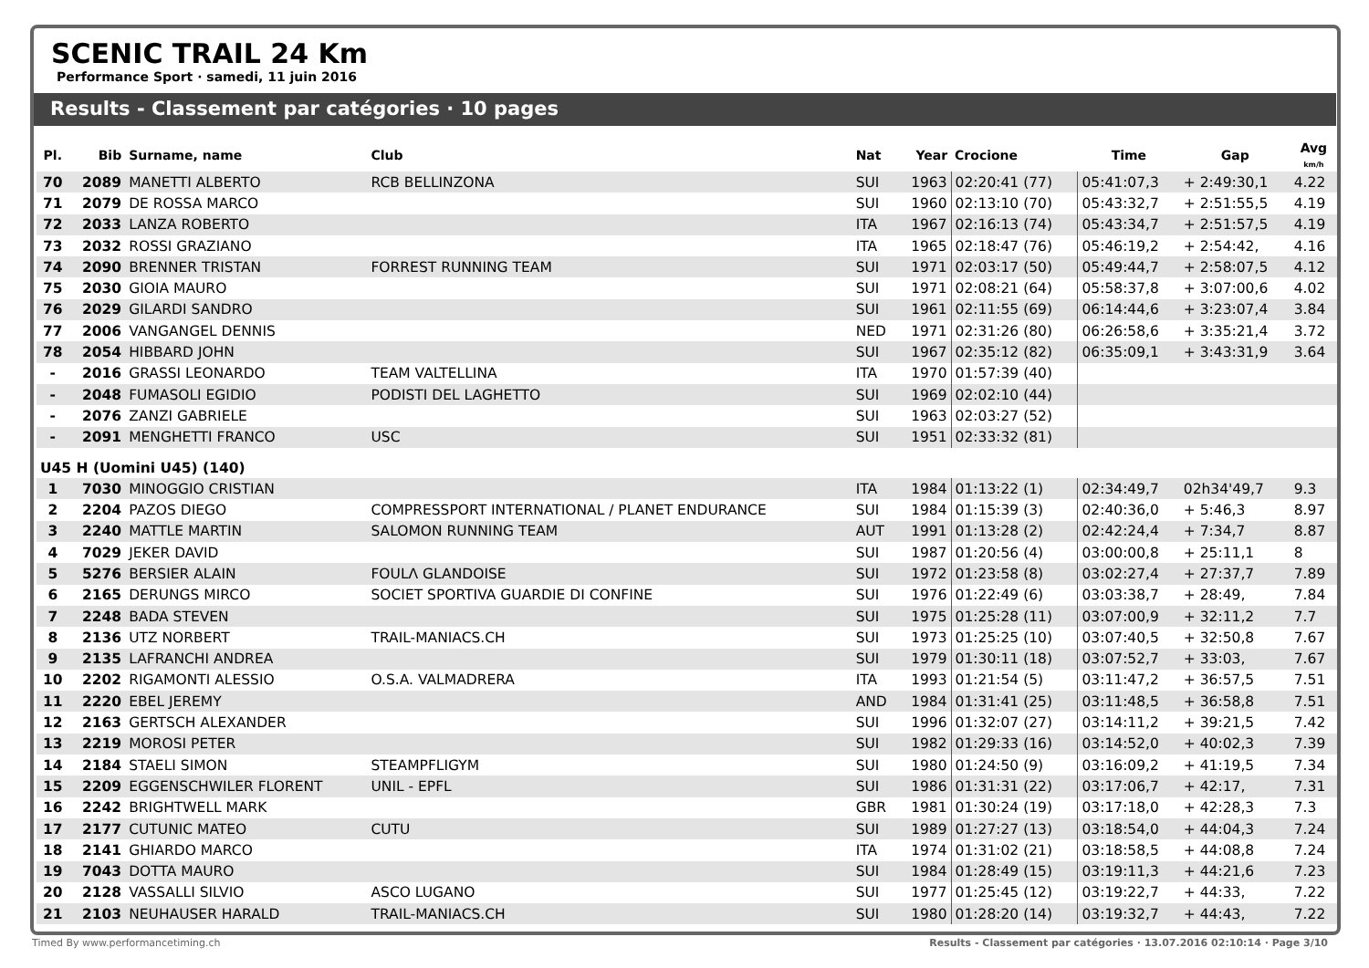SCENIC TRAIL 24 Km
Performance Sport · samedi, 11 juin 2016
Results - Classement par catégories · 10 pages
| Pl. | Bib | Surname, name | Club | Nat | Year | Crocione | Time | Gap | Avg km/h |
| --- | --- | --- | --- | --- | --- | --- | --- | --- | --- |
| 70 | 2089 | MANETTI ALBERTO | RCB BELLINZONA | SUI | 1963 | 02:20:41 (77) | 05:41:07,3 | + 2:49:30,1 | 4.22 |
| 71 | 2079 | DE ROSSA MARCO | | SUI | 1960 | 02:13:10 (70) | 05:43:32,7 | + 2:51:55,5 | 4.19 |
| 72 | 2033 | LANZA ROBERTO | | ITA | 1967 | 02:16:13 (74) | 05:43:34,7 | + 2:51:57,5 | 4.19 |
| 73 | 2032 | ROSSI GRAZIANO | | ITA | 1965 | 02:18:47 (76) | 05:46:19,2 | + 2:54:42, | 4.16 |
| 74 | 2090 | BRENNER TRISTAN | FORREST RUNNING TEAM | SUI | 1971 | 02:03:17 (50) | 05:49:44,7 | + 2:58:07,5 | 4.12 |
| 75 | 2030 | GIOIA MAURO | | SUI | 1971 | 02:08:21 (64) | 05:58:37,8 | + 3:07:00,6 | 4.02 |
| 76 | 2029 | GILARDI SANDRO | | SUI | 1961 | 02:11:55 (69) | 06:14:44,6 | + 3:23:07,4 | 3.84 |
| 77 | 2006 | VANGANGEL DENNIS | | NED | 1971 | 02:31:26 (80) | 06:26:58,6 | + 3:35:21,4 | 3.72 |
| 78 | 2054 | HIBBARD JOHN | | SUI | 1967 | 02:35:12 (82) | 06:35:09,1 | + 3:43:31,9 | 3.64 |
| - | 2016 | GRASSI LEONARDO | TEAM VALTELLINA | ITA | 1970 | 01:57:39 (40) | | | |
| - | 2048 | FUMASOLI EGIDIO | PODISTI DEL LAGHETTO | SUI | 1969 | 02:02:10 (44) | | | |
| - | 2076 | ZANZI GABRIELE | | SUI | 1963 | 02:03:27 (52) | | | |
| - | 2091 | MENGHETTI FRANCO | USC | SUI | 1951 | 02:33:32 (81) | | | |
| U45 H (Uomini U45) (140) | | | | | | | | | |
| 1 | 7030 | MINOGGIO CRISTIAN | | ITA | 1984 | 01:13:22 (1) | 02:34:49,7 | 02h34'49,7 | 9.3 |
| 2 | 2204 | PAZOS DIEGO | COMPRESSPORT INTERNATIONAL / PLANET ENDURANCE | SUI | 1984 | 01:15:39 (3) | 02:40:36,0 | + 5:46,3 | 8.97 |
| 3 | 2240 | MATTLE MARTIN | SALOMON RUNNING TEAM | AUT | 1991 | 01:13:28 (2) | 02:42:24,4 | + 7:34,7 | 8.87 |
| 4 | 7029 | JEKER DAVID | | SUI | 1987 | 01:20:56 (4) | 03:00:00,8 | + 25:11,1 | 8 |
| 5 | 5276 | BERSIER ALAIN | FOULΛ GLANDOISE | SUI | 1972 | 01:23:58 (8) | 03:02:27,4 | + 27:37,7 | 7.89 |
| 6 | 2165 | DERUNGS MIRCO | SOCIET SPORTIVA GUARDIE DI CONFINE | SUI | 1976 | 01:22:49 (6) | 03:03:38,7 | + 28:49, | 7.84 |
| 7 | 2248 | BADA STEVEN | | SUI | 1975 | 01:25:28 (11) | 03:07:00,9 | + 32:11,2 | 7.7 |
| 8 | 2136 | UTZ NORBERT | TRAIL-MANIACS.CH | SUI | 1973 | 01:25:25 (10) | 03:07:40,5 | + 32:50,8 | 7.67 |
| 9 | 2135 | LAFRANCHI ANDREA | | SUI | 1979 | 01:30:11 (18) | 03:07:52,7 | + 33:03, | 7.67 |
| 10 | 2202 | RIGAMONTI ALESSIO | O.S.A. VALMADRERA | ITA | 1993 | 01:21:54 (5) | 03:11:47,2 | + 36:57,5 | 7.51 |
| 11 | 2220 | EBEL JEREMY | | AND | 1984 | 01:31:41 (25) | 03:11:48,5 | + 36:58,8 | 7.51 |
| 12 | 2163 | GERTSCH ALEXANDER | | SUI | 1996 | 01:32:07 (27) | 03:14:11,2 | + 39:21,5 | 7.42 |
| 13 | 2219 | MOROSI PETER | | SUI | 1982 | 01:29:33 (16) | 03:14:52,0 | + 40:02,3 | 7.39 |
| 14 | 2184 | STAELI SIMON | STEAMPFLIGYM | SUI | 1980 | 01:24:50 (9) | 03:16:09,2 | + 41:19,5 | 7.34 |
| 15 | 2209 | EGGENSCHWILER FLORENT | UNIL - EPFL | SUI | 1986 | 01:31:31 (22) | 03:17:06,7 | + 42:17, | 7.31 |
| 16 | 2242 | BRIGHTWELL MARK | | GBR | 1981 | 01:30:24 (19) | 03:17:18,0 | + 42:28,3 | 7.3 |
| 17 | 2177 | CUTUNIC MATEO | CUTU | SUI | 1989 | 01:27:27 (13) | 03:18:54,0 | + 44:04,3 | 7.24 |
| 18 | 2141 | GHIARDO MARCO | | ITA | 1974 | 01:31:02 (21) | 03:18:58,5 | + 44:08,8 | 7.24 |
| 19 | 7043 | DOTTA MAURO | | SUI | 1984 | 01:28:49 (15) | 03:19:11,3 | + 44:21,6 | 7.23 |
| 20 | 2128 | VASSALLI SILVIO | ASCO LUGANO | SUI | 1977 | 01:25:45 (12) | 03:19:22,7 | + 44:33, | 7.22 |
| 21 | 2103 | NEUHAUSER HARALD | TRAIL-MANIACS.CH | SUI | 1980 | 01:28:20 (14) | 03:19:32,7 | + 44:43, | 7.22 |
Timed By www.performancetiming.ch Results - Classement par catégories · 13.07.2016 02:10:14 · Page 3/10